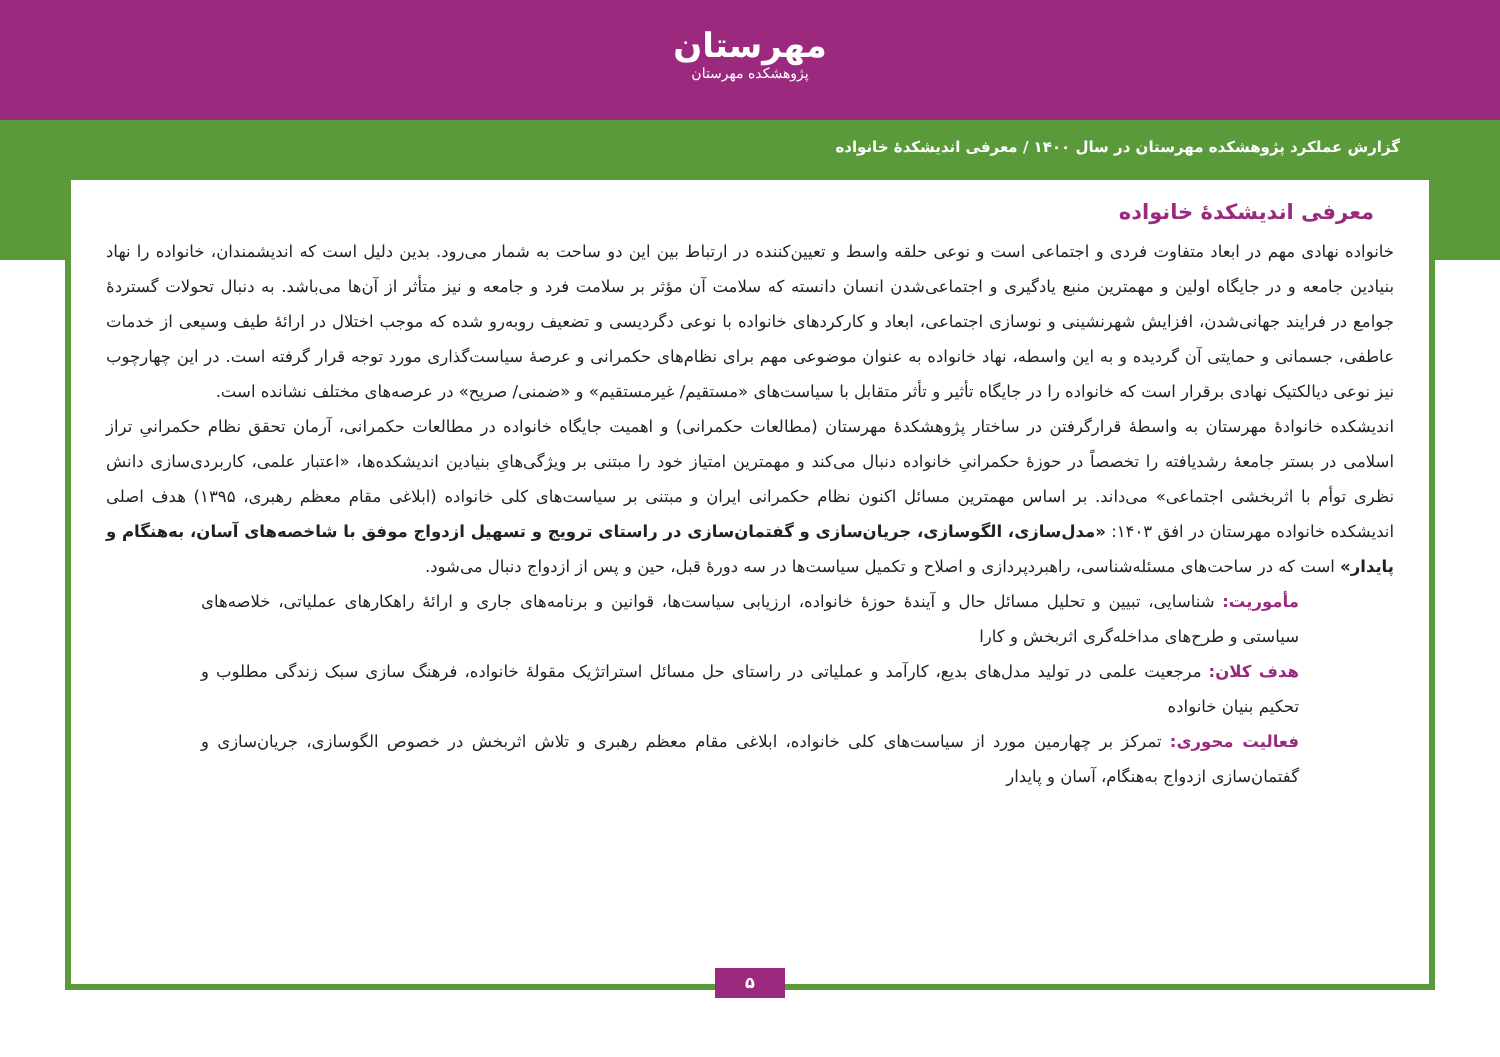مهرستان
پژوهشکده مهرستان
گزارش عملکرد پژوهشکده مهرستان در سال ۱۴۰۰ / معرفی اندیشکدهٔ خانواده
معرفی اندیشکدهٔ خانواده
خانواده نهادی مهم در ابعاد متفاوت فردی و اجتماعی است و نوعی حلقه واسط و تعیین‌کننده در ارتباط بین این دو ساحت به شمار می‌رود. بدین دلیل است که اندیشمندان، خانواده را نهاد بنیادین جامعه و در جایگاه اولین و مهمترین منبع یادگیری و اجتماعی‌شدن انسان دانسته که سلامت آن مؤثر بر سلامت فرد و جامعه و نیز متأثر از آن‌ها می‌باشد. به دنبال تحولات گستردهٔ جوامع در فرایند جهانی‌شدن، افزایش شهرنشینی و نوسازی اجتماعی، ابعاد و کارکردهای خانواده با نوعی دگردیسی و تضعیف روبه‌رو شده که موجب اختلال در ارائهٔ طیف وسیعی از خدمات عاطفی، جسمانی و حمایتی آن گردیده و به این واسطه، نهاد خانواده به عنوان موضوعی مهم برای نظام‌های حکمرانی و عرصهٔ سیاست‌گذاری مورد توجه قرار گرفته است. در این چهارچوب نیز نوعی دیالکتیک نهادی برقرار است که خانواده را در جایگاه تأثیر و تأثر متقابل با سیاست‌های «مستقیم/ غیرمستقیم» و «ضمنی/ صریح» در عرصه‌های مختلف نشانده است.
اندیشکده خانوادهٔ مهرستان به واسطهٔ قرارگرفتن در ساختار پژوهشکدهٔ مهرستان (مطالعات حکمرانی) و اهمیت جایگاه خانواده در مطالعات حکمرانی، آرمان تحقق نظام حکمرانیِ تراز اسلامی در بستر جامعهٔ رشدیافته را تخصصاً در حوزهٔ حکمرانیِ خانواده دنبال می‌کند و مهمترین امتیاز خود را مبتنی بر ویژگی‌هایِ بنیادین اندیشکده‌ها، «اعتبار علمی، کاربردی‌سازی دانش نظری توأم با اثربخشی اجتماعی» می‌داند. بر اساس مهمترین مسائل اکنون نظام حکمرانی ایران و مبتنی بر سیاست‌های کلی خانواده (ابلاغی مقام معظم رهبری، ۱۳۹۵) هدف اصلی اندیشکده خانواده مهرستان در افق ۱۴۰۳: «مدل‌سازی، الگوسازی، جریان‌سازی و گفتمان‌سازی در راستای ترویج و تسهیل ازدواج موفق با شاخصه‌های آسان، به‌هنگام و پایدار» است که در ساحت‌های مسئله‌شناسی، راهبردپردازی و اصلاح و تکمیل سیاست‌ها در سه دورهٔ قبل، حین و پس از ازدواج دنبال می‌شود.
مأموریت: شناسایی، تبیین و تحلیل مسائل حال و آیندهٔ حوزهٔ خانواده، ارزیابی سیاست‌ها، قوانین و برنامه‌های جاری و ارائهٔ راهکارهای عملیاتی، خلاصه‌های سیاستی و طرح‌های مداخله‌گری اثربخش و کارا
هدف کلان: مرجعیت علمی در تولید مدل‌های بدیع، کارآمد و عملیاتی در راستای حل مسائل استراتژیک مقولهٔ خانواده، فرهنگ سازی سبک زندگی مطلوب و تحکیم بنیان خانواده
فعالیت محوری: تمرکز بر چهارمین مورد از سیاست‌های کلی خانواده، ابلاغی مقام معظم رهبری و تلاش اثربخش در خصوص الگوسازی، جریان‌سازی و گفتمان‌سازی ازدواج به‌هنگام، آسان و پایدار
۵